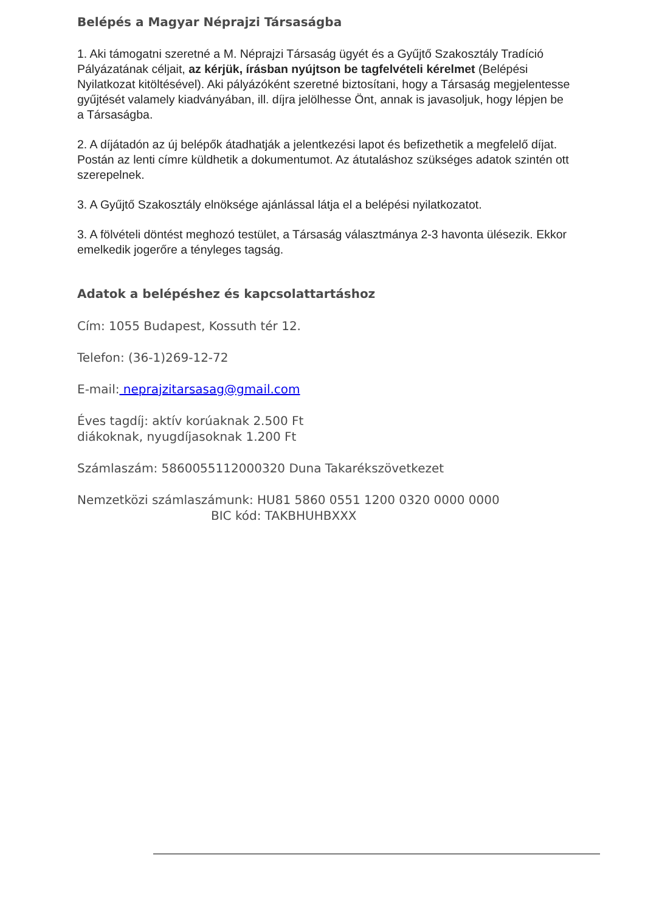Belépés a Magyar Néprajzi Társaságba
1. Aki támogatni szeretné a M. Néprajzi Társaság ügyét és a Gyűjtő Szakosztály Tradíció Pályázatának céljait, az kérjük, írásban nyújtson be tagfelvételi kérelmet (Belépési Nyilatkozat kitöltésével). Aki pályázóként szeretné biztosítani, hogy a Társaság megjelentesse gyűjtését valamely kiadványában, ill. díjra jelölhesse Önt, annak is javasoljuk, hogy lépjen be a Társaságba.
2. A díjátadón az új belépők átadhatják a jelentkezési lapot és befizethetik a megfelelő díjat. Postán az lenti címre küldhetik a dokumentumot. Az átutaláshoz szükséges adatok szintén ott szerepelnek.
3. A Gyűjtő Szakosztály elnöksége ajánlással látja el a belépési nyilatkozatot.
3. A fölvételi döntést meghozó testület, a Társaság választmánya 2-3 havonta ülésezik. Ekkor emelkedik jogerőre a tényleges tagság.
Adatok a belépéshez és kapcsolattartáshoz
Cím: 1055 Budapest, Kossuth tér 12.
Telefon: (36-1)269-12-72
E-mail: neprajzitarsasag@gmail.com
Éves tagdíj: aktív korúaknak 2.500 Ft
diákoknak, nyugdíjasoknak 1.200 Ft
Számlaszám: 5860055112000320 Duna Takarékszövetkezet
Nemzetközi számlaszámunk: HU81 5860 0551 1200 0320 0000 0000
BIC kód: TAKBHUHBXXX